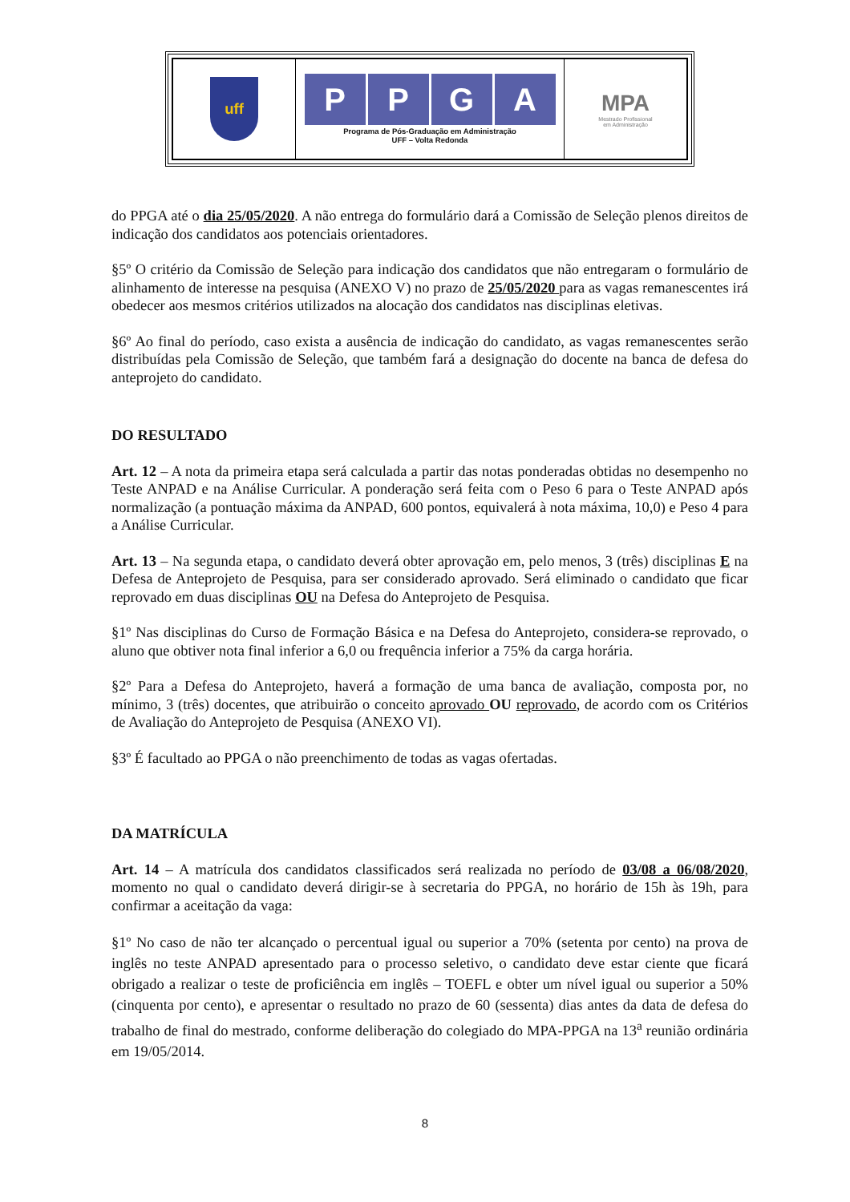| uff | P P G A Programa de Pós-Graduação em Administração UFF – Volta Redonda | MPA Mestrado Profissional em Administração |
do PPGA até o dia 25/05/2020. A não entrega do formulário dará a Comissão de Seleção plenos direitos de indicação dos candidatos aos potenciais orientadores.
§5º O critério da Comissão de Seleção para indicação dos candidatos que não entregaram o formulário de alinhamento de interesse na pesquisa (ANEXO V) no prazo de 25/05/2020 para as vagas remanescentes irá obedecer aos mesmos critérios utilizados na alocação dos candidatos nas disciplinas eletivas.
§6º Ao final do período, caso exista a ausência de indicação do candidato, as vagas remanescentes serão distribuídas pela Comissão de Seleção, que também fará a designação do docente na banca de defesa do anteprojeto do candidato.
DO RESULTADO
Art. 12 – A nota da primeira etapa será calculada a partir das notas ponderadas obtidas no desempenho no Teste ANPAD e na Análise Curricular. A ponderação será feita com o Peso 6 para o Teste ANPAD após normalização (a pontuação máxima da ANPAD, 600 pontos, equivalerá à nota máxima, 10,0) e Peso 4 para a Análise Curricular.
Art. 13 – Na segunda etapa, o candidato deverá obter aprovação em, pelo menos, 3 (três) disciplinas E na Defesa de Anteprojeto de Pesquisa, para ser considerado aprovado. Será eliminado o candidato que ficar reprovado em duas disciplinas OU na Defesa do Anteprojeto de Pesquisa.
§1º Nas disciplinas do Curso de Formação Básica e na Defesa do Anteprojeto, considera-se reprovado, o aluno que obtiver nota final inferior a 6,0 ou frequência inferior a 75% da carga horária.
§2º Para a Defesa do Anteprojeto, haverá a formação de uma banca de avaliação, composta por, no mínimo, 3 (três) docentes, que atribuirão o conceito aprovado OU reprovado, de acordo com os Critérios de Avaliação do Anteprojeto de Pesquisa (ANEXO VI).
§3º É facultado ao PPGA o não preenchimento de todas as vagas ofertadas.
DA MATRÍCULA
Art. 14 – A matrícula dos candidatos classificados será realizada no período de 03/08 a 06/08/2020, momento no qual o candidato deverá dirigir-se à secretaria do PPGA, no horário de 15h às 19h, para confirmar a aceitação da vaga:
§1º No caso de não ter alcançado o percentual igual ou superior a 70% (setenta por cento) na prova de inglês no teste ANPAD apresentado para o processo seletivo, o candidato deve estar ciente que ficará obrigado a realizar o teste de proficiência em inglês – TOEFL e obter um nível igual ou superior a 50% (cinquenta por cento), e apresentar o resultado no prazo de 60 (sessenta) dias antes da data de defesa do trabalho de final do mestrado, conforme deliberação do colegiado do MPA-PPGA na 13<sup>a</sup> reunião ordinária em 19/05/2014.
8